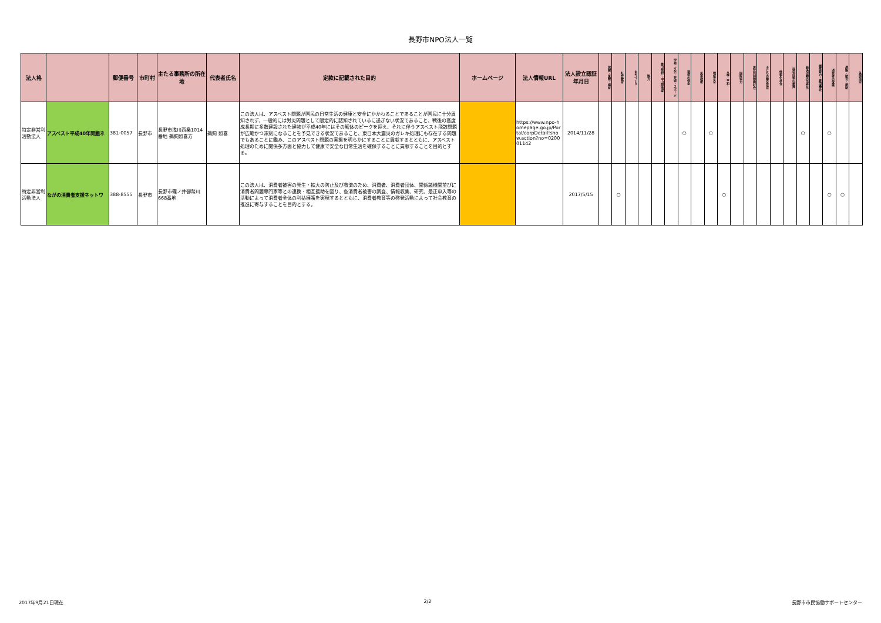長野市NPO法人一覧
| 法人格 | | 郵便番号 | 市町村 | 主たる事務所の所在地 | 代表者氏名 | 定款に記載された目的 | ホームページ | 法人情報URL | 法人設立認証年月日 | 保健・医療・福祉 | 社会教育 | まちづくり | 観光 | 農山漁村・中山間地域 | 学術・文化・芸術・スポーツ | 環境の保全 | 災害救援 | 地域安全 | 人権・平和 | 国際協力 | 男女共同参画社会 | 子どもの健全育成 | 情報化社会 | 科学技術の振興 | 経済活動の活性化 | 職業能力・雇用機会 | 消費者の保護 | 連絡・助言・援助 | 条例指定 |
| --- | --- | --- | --- | --- | --- | --- | --- | --- | --- | --- | --- | --- | --- | --- | --- | --- | --- | --- | --- | --- | --- | --- | --- | --- | --- | --- | --- | --- | --- |
| 特定非営利活動法人 | アスベスト平成40年問題ネ | 381-0057 | 長野市 | 長野市浅川西条1014番地 鵜飼照喜方 | 鵜飼 照喜 | この法人は、アスベスト問題が国民の日常生活の健康と安全にかかわることであることが国民に十分周知されず、一般的には労災問題として限定的に認知されているに過ぎない状況であること、戦後の高度成長期に多数建設された建物が平成40年にはその解体のピークを迎え、それに伴うアスベスト飛散問題が広範かつ深刻になることを予見できる状況であること、東日本大震災のガレキ処理にも存在する問題でもあることに鑑み、このアスベスト問題の実態を明らかにすることに貢献するとともに、アスベスト処理のために関係多方面と協力して健康で安全な日常生活を確保することに貢献することを目的とする。 | | https://www.npo-homepage.go.jp/Portal/corpDetail!show.action?no=020001142 | 2014/11/28 | | | | | | | ○ | | ○ | | | | | | | ○ | | ○ | | |
| 特定非営利活動法人 | ながの消費者支援ネットワ | 388-8555 | 長野市 | 長野市篠ノ井御幣川668番地 | | この法人は、消費者被害の発生・拡大の防止及び救済のため、消費者、消費者団体、関係諸機関並びに消費者問題専門家等との連携・相互援助を図り、各消費者被害の調査、情報収集、研究、是正申入等の活動によって消費者全体の利益擁護を実現するとともに、消費者教育等の啓発活動によって社会教育の推進に寄与することを目的とする。 | | | 2017/5/15 | | ○ | | | | | | | | ○ | | | | | | | | ○ | ○ | |
2017年9月21日現在 2/2 長野市市民協働サポートセンター